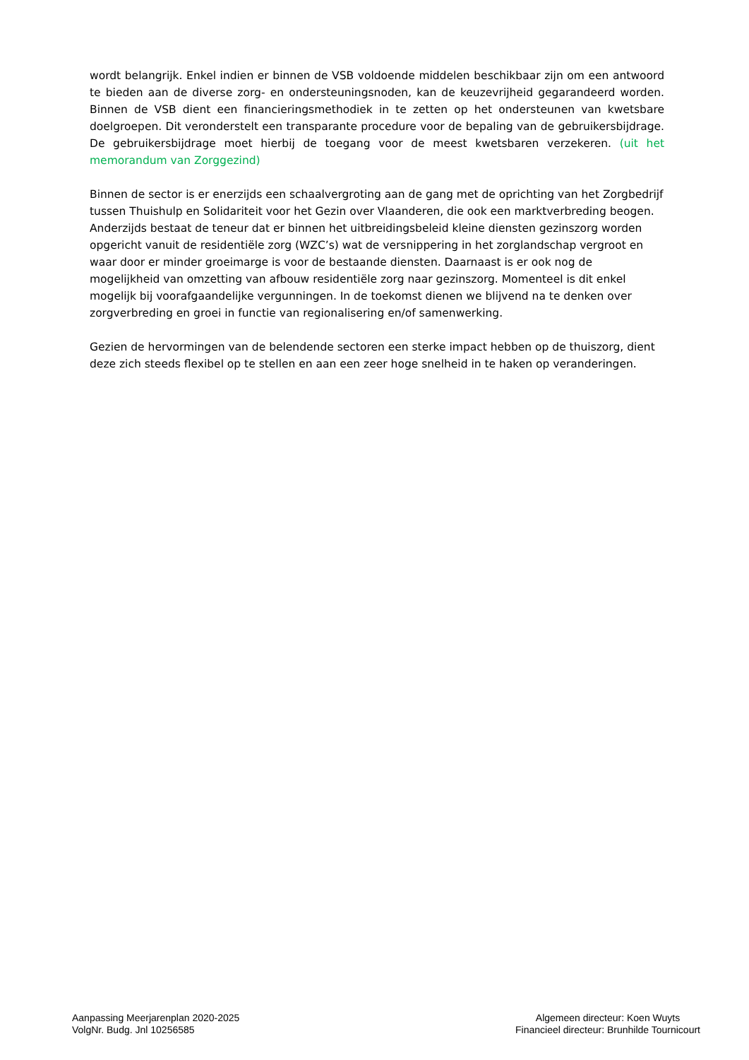wordt belangrijk. Enkel indien er binnen de VSB voldoende middelen beschikbaar zijn om een antwoord te bieden aan de diverse zorg- en ondersteuningsnoden, kan de keuzevrijheid gegarandeerd worden. Binnen de VSB dient een financieringsmethodiek in te zetten op het ondersteunen van kwetsbare doelgroepen. Dit veronderstelt een transparante procedure voor de bepaling van de gebruikersbijdrage. De gebruikersbijdrage moet hierbij de toegang voor de meest kwetsbaren verzekeren. (uit het memorandum van Zorggezind)
Binnen de sector is er enerzijds een schaalvergroting aan de gang met de oprichting van het Zorgbedrijf tussen Thuishulp en Solidariteit voor het Gezin over Vlaanderen, die ook een marktverbreding beogen. Anderzijds bestaat de teneur dat er binnen het uitbreidingsbeleid kleine diensten gezinszorg worden opgericht vanuit de residentiële zorg (WZC’s) wat de versnippering in het zorglandschap vergroot en waar door er minder groeimarge is voor de bestaande diensten. Daarnaast is er ook nog de mogelijkheid van omzetting van afbouw residentiële zorg naar gezinszorg. Momenteel is dit enkel mogelijk bij voorafgaandelijke vergunningen. In de toekomst dienen we blijvend na te denken over zorgverbreding en groei in functie van regionalisering en/of samenwerking.
Gezien de hervormingen van de belendende sectoren een sterke impact hebben op de thuiszorg, dient deze zich steeds flexibel op te stellen en aan een zeer hoge snelheid in te haken op veranderingen.
Aanpassing Meerjarenplan 2020-2025
VolgNr. Budg. Jnl 10256585
Algemeen directeur: Koen Wuyts
Financieel directeur: Brunhilde Tournicourt